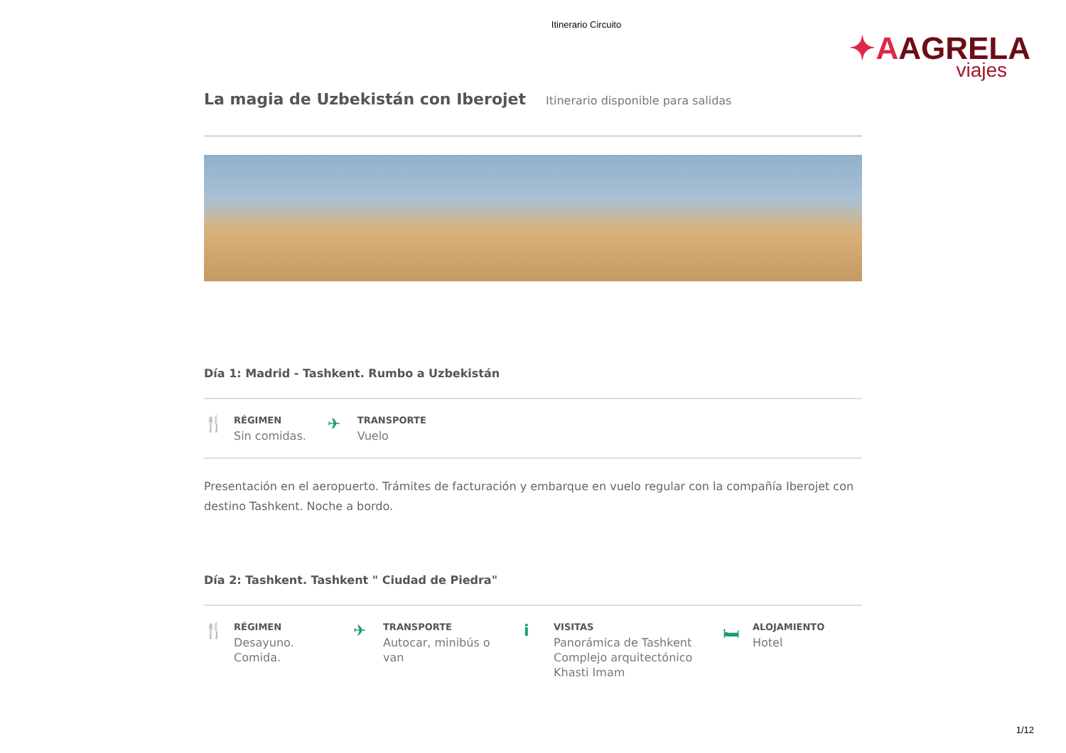Itinerario Circuito
✦AAGRELA
viajes
La magia de Uzbekistán con Iberojet
Itinerario disponible para salidas
Día 1: Madrid - Tashkent. Rumbo a Uzbekistán
🍴
RÉGIMEN
Sin comidas.
✈
TRANSPORTE
Vuelo
Presentación en el aeropuerto. Trámites de facturación y embarque en vuelo regular con la compañía Iberojet con destino Tashkent. Noche a bordo.
Día 2: Tashkent. Tashkent " Ciudad de Piedra"
🍴
RÉGIMEN
Desayuno.
Comida.
✈
TRANSPORTE
Autocar, minibús o
van
i
VISITAS
Panorámica de Tashkent
Complejo arquitectónico
Khasti Imam
🛏
ALOJAMIENTO
Hotel
1/12